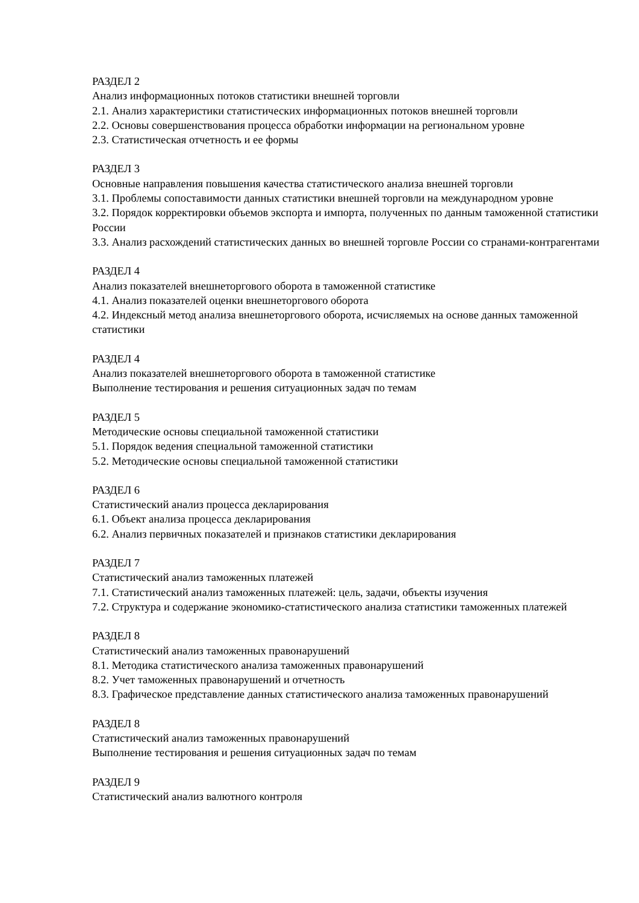РАЗДЕЛ 2
Анализ информационных потоков статистики внешней торговли
2.1. Анализ характеристики статистических информационных потоков внешней торговли
2.2. Основы совершенствования процесса обработки информации на региональном уровне
2.3. Статистическая отчетность и ее формы
РАЗДЕЛ 3
Основные направления повышения качества статистического анализа внешней торговли
3.1. Проблемы сопоставимости данных статистики внешней торговли на международном уровне
3.2. Порядок корректировки объемов экспорта и импорта, полученных по данным таможенной статистики России
3.3. Анализ расхождений статистических данных во внешней торговле России со странами-контрагентами
РАЗДЕЛ 4
Анализ показателей внешнеторгового оборота в таможенной статистике
4.1. Анализ показателей оценки внешнеторгового оборота
4.2. Индексный метод анализа внешнеторгового оборота, исчисляемых на основе данных таможенной статистики
РАЗДЕЛ 4
Анализ показателей внешнеторгового оборота в таможенной статистике
Выполнение тестирования и решения ситуационных задач по темам
РАЗДЕЛ 5
Методические основы специальной таможенной статистики
5.1. Порядок ведения специальной таможенной статистики
5.2. Методические основы специальной таможенной статистики
РАЗДЕЛ 6
Статистический анализ процесса декларирования
6.1. Объект анализа процесса декларирования
6.2. Анализ первичных показателей и признаков статистики декларирования
РАЗДЕЛ 7
Статистический анализ таможенных платежей
7.1. Статистический анализ таможенных платежей: цель, задачи, объекты изучения
7.2. Структура и содержание экономико-статистического анализа статистики таможенных платежей
РАЗДЕЛ 8
Статистический анализ таможенных правонарушений
8.1. Методика статистического анализа таможенных правонарушений
8.2. Учет таможенных правонарушений и отчетность
8.3. Графическое представление данных статистического анализа таможенных правонарушений
РАЗДЕЛ 8
Статистический анализ таможенных правонарушений
Выполнение тестирования и решения ситуационных задач по темам
РАЗДЕЛ 9
Статистический анализ валютного контроля